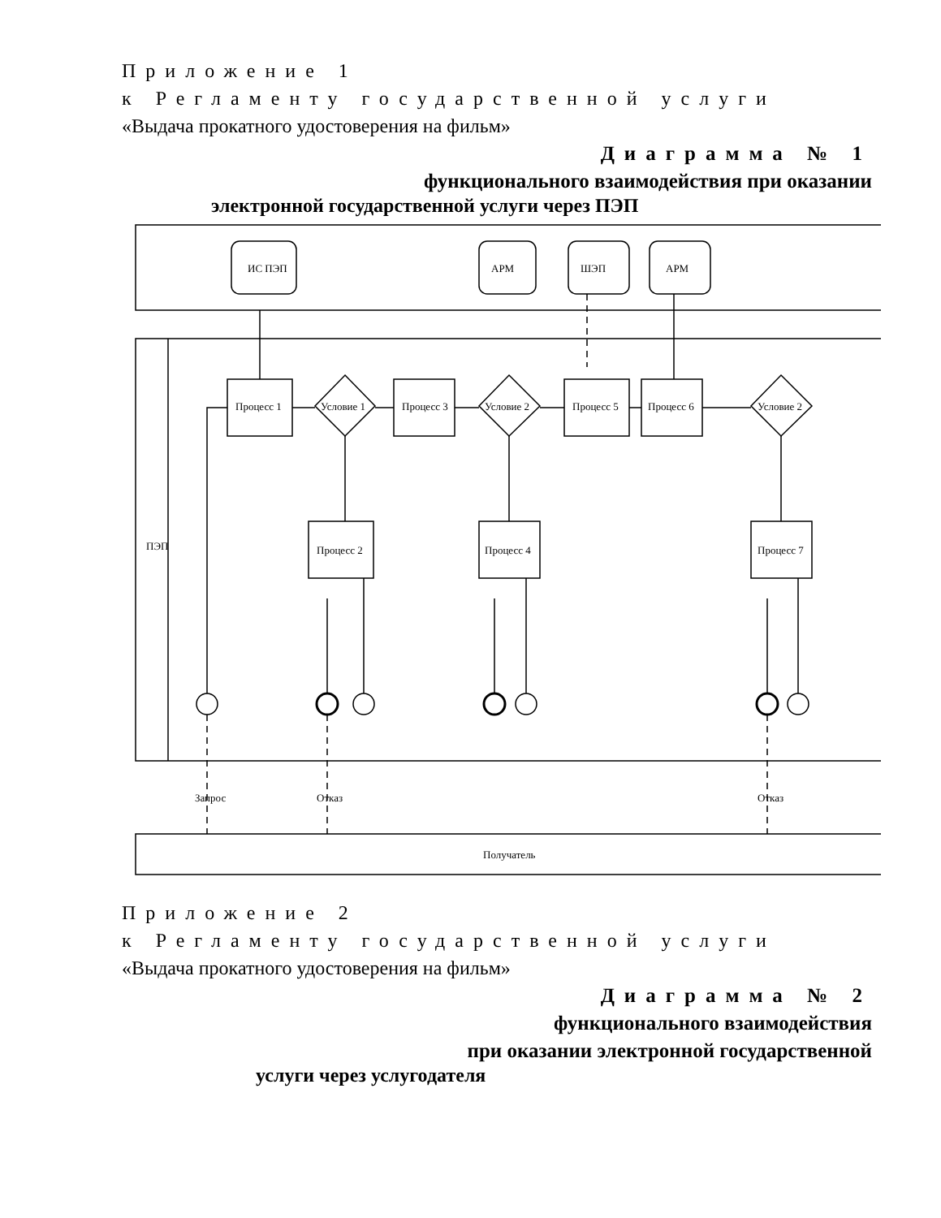Приложение 1
к Регламенту государственной услуги
«Выдача прокатного удостоверения на фильм»
Диаграмма № 1
функционального взаимодействия при оказании
электронной государственной услуги через ПЭП
ИС ПЭП
АРМ
ШЭП
АРМ
Процесс 1
Процесс 3
Процесс 5
Процесс 6
Условие 1
Условие 2
Условие 2
Процесс 2
Процесс 4
Процесс 7
ПЭП
Запрос
Отказ
Отказ
Получатель
Приложение 2
к Регламенту государственной услуги
«Выдача прокатного удостоверения на фильм»
Диаграмма № 2
функционального взаимодействия
при оказании электронной государственной
услуги через услугодателя